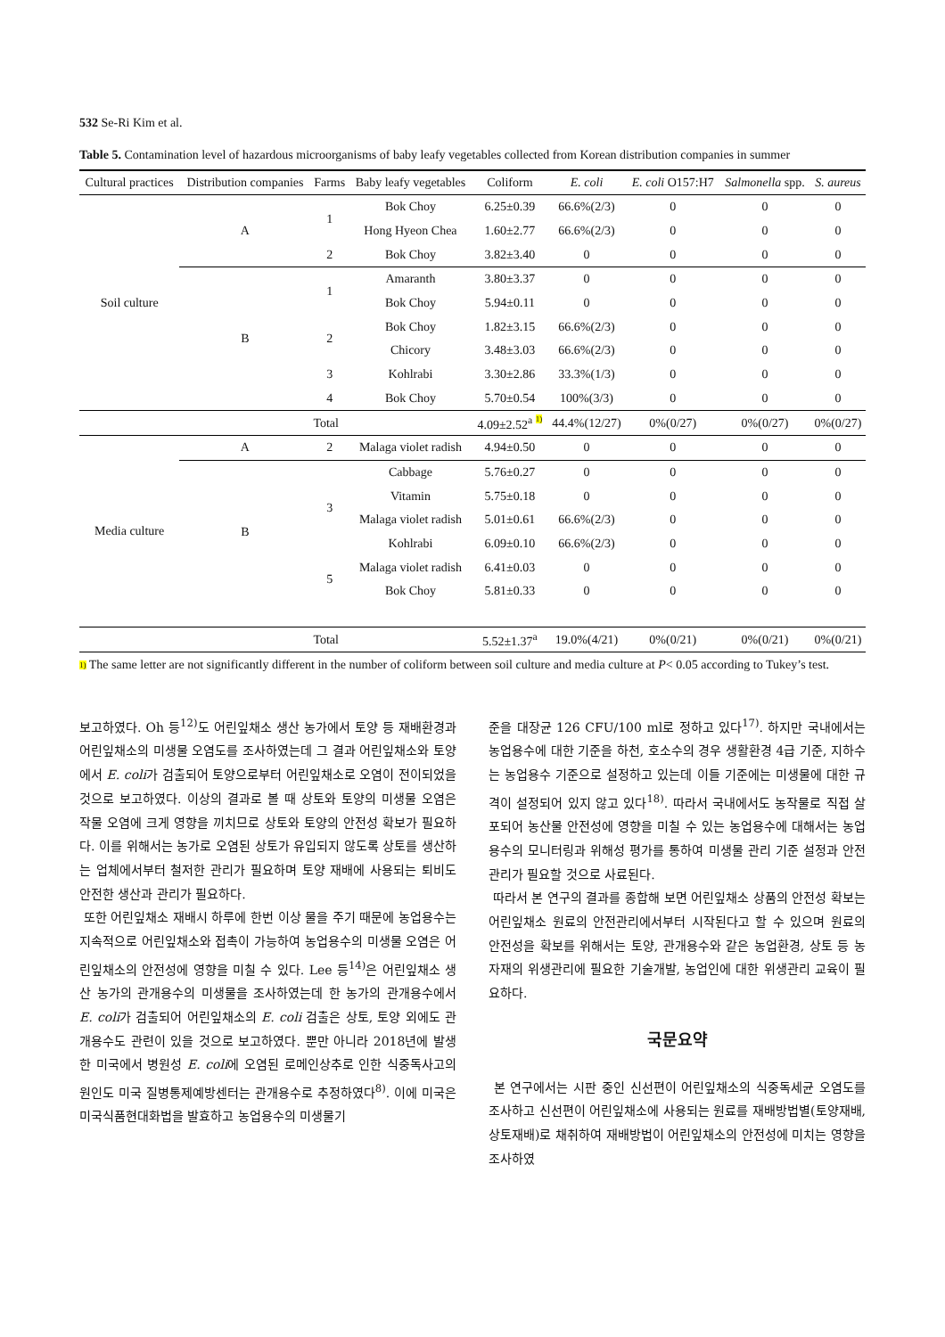532 Se-Ri Kim et al.
Table 5. Contamination level of hazardous microorganisms of baby leafy vegetables collected from Korean distribution companies in summer
| Cultural practices | Distribution companies | Farms | Baby leafy vegetables | Coliform | E. coli | E. coli O157:H7 | Salmonella spp. | S. aureus |
| --- | --- | --- | --- | --- | --- | --- | --- | --- |
| Soil culture | A | 1 | Bok Choy | 6.25±0.39 | 66.6%(2/3) | 0 | 0 | 0 |
| | | | Hong Hyeon Chea | 1.60±2.77 | 66.6%(2/3) | 0 | 0 | 0 |
| | | 2 | Bok Choy | 3.82±3.40 | 0 | 0 | 0 | 0 |
| | B | 1 | Amaranth | 3.80±3.37 | 0 | 0 | 0 | 0 |
| | | | Bok Choy | 5.94±0.11 | 0 | 0 | 0 | 0 |
| | | 2 | Bok Choy | 1.82±3.15 | 66.6%(2/3) | 0 | 0 | 0 |
| | | | Chicory | 3.48±3.03 | 66.6%(2/3) | 0 | 0 | 0 |
| | | 3 | Kohlrabi | 3.30±2.86 | 33.3%(1/3) | 0 | 0 | 0 |
| | | 4 | Bok Choy | 5.70±0.54 | 100%(3/3) | 0 | 0 | 0 |
| | Total | | | 4.09±2.52<sup>a</sup> 1) | 44.4%(12/27) | 0%(0/27) | 0%(0/27) | 0%(0/27) |
| Media culture | A | 2 | Malaga violet radish | 4.94±0.50 | 0 | 0 | 0 | 0 |
| | B | 3 | Cabbage | 5.76±0.27 | 0 | 0 | 0 | 0 |
| | | | Vitamin | 5.75±0.18 | 0 | 0 | 0 | 0 |
| | | | Malaga violet radish | 5.01±0.61 | 66.6%(2/3) | 0 | 0 | 0 |
| | | | Kohlrabi | 6.09±0.10 | 66.6%(2/3) | 0 | 0 | 0 |
| | | 5 | Malaga violet radish | 6.41±0.03 | 0 | 0 | 0 | 0 |
| | | | Bok Choy | 5.81±0.33 | 0 | 0 | 0 | 0 |
| | Total | | | 5.52±1.37<sup>a</sup> | 19.0%(4/21) | 0%(0/21) | 0%(0/21) | 0%(0/21) |
1) The same letter are not significantly different in the number of coliform between soil culture and media culture at P< 0.05 according to Tukey’s test.
보고하였다. Oh 등<sup>12)</sup>도 어린잎채소 생산 농가에서 토양 등 재배환경과 어린잎채소의 미생물 오염도를 조사하였는데 그 결과 어린잎채소와 토양에서 E. coli가 검출되어 토양으로부터 어린잎채소로 오염이 전이되었을 것으로 보고하였다. 이상의 결과로 볼 때 상토와 토양의 미생물 오염은 작물 오염에 크게 영향을 끼치므로 상토와 토양의 안전성 확보가 필요하다. 이를 위해서는 농가로 오염된 상토가 유입되지 않도록 상토를 생산하는 업체에서부터 철저한 관리가 필요하며 토양 재배에 사용되는 퇴비도 안전한 생산과 관리가 필요하다.
또한 어린잎채소 재배시 하루에 한번 이상 물을 주기 때문에 농업용수는 지속적으로 어린잎채소와 접촉이 가능하여 농업용수의 미생물 오염은 어린잎채소의 안전성에 영향을 미칠 수 있다. Lee 등<sup>14)</sup>은 어린잎채소 생산 농가의 관개용수의 미생물을 조사하였는데 한 농가의 관개용수에서 E. coli가 검출되어 어린잎채소의 E. coli 검출은 상토, 토양 외에도 관개용수도 관련이 있을 것으로 보고하였다. 뿐만 아니라 2018년에 발생한 미국에서 병원성 E. coli에 오염된 로메인상추로 인한 식중독사고의 원인도 미국 질병통제예방센터는 관개용수로 추정하였다<sup>8)</sup>. 이에 미국은 미국식품현대화법을 발효하고 농업용수의 미생물기
준을 대장균 126 CFU/100 ml로 정하고 있다<sup>17)</sup>. 하지만 국내에서는 농업용수에 대한 기준을 하천, 호소수의 경우 생활환경 4급 기준, 지하수는 농업용수 기준으로 설정하고 있는데 이들 기준에는 미생물에 대한 규격이 설정되어 있지 않고 있다<sup>18)</sup>. 따라서 국내에서도 농작물로 직접 살포되어 농산물 안전성에 영향을 미칠 수 있는 농업용수에 대해서는 농업용수의 모니터링과 위해성 평가를 통하여 미생물 관리 기준 설정과 안전관리가 필요할 것으로 사료된다.
따라서 본 연구의 결과를 종합해 보면 어린잎채소 상품의 안전성 확보는 어린잎채소 원료의 안전관리에서부터 시작된다고 할 수 있으며 원료의 안전성을 확보를 위해서는 토양, 관개용수와 같은 농업환경, 상토 등 농자재의 위생관리에 필요한 기술개발, 농업인에 대한 위생관리 교육이 필요하다.
국문요약
본 연구에서는 시판 중인 신선편이 어린잎채소의 식중독세균 오염도를 조사하고 신선편이 어린잎채소에 사용되는 원료를 재배방법별(토양재배, 상토재배)로 채취하여 재배방법이 어린잎채소의 안전성에 미치는 영향을 조사하였